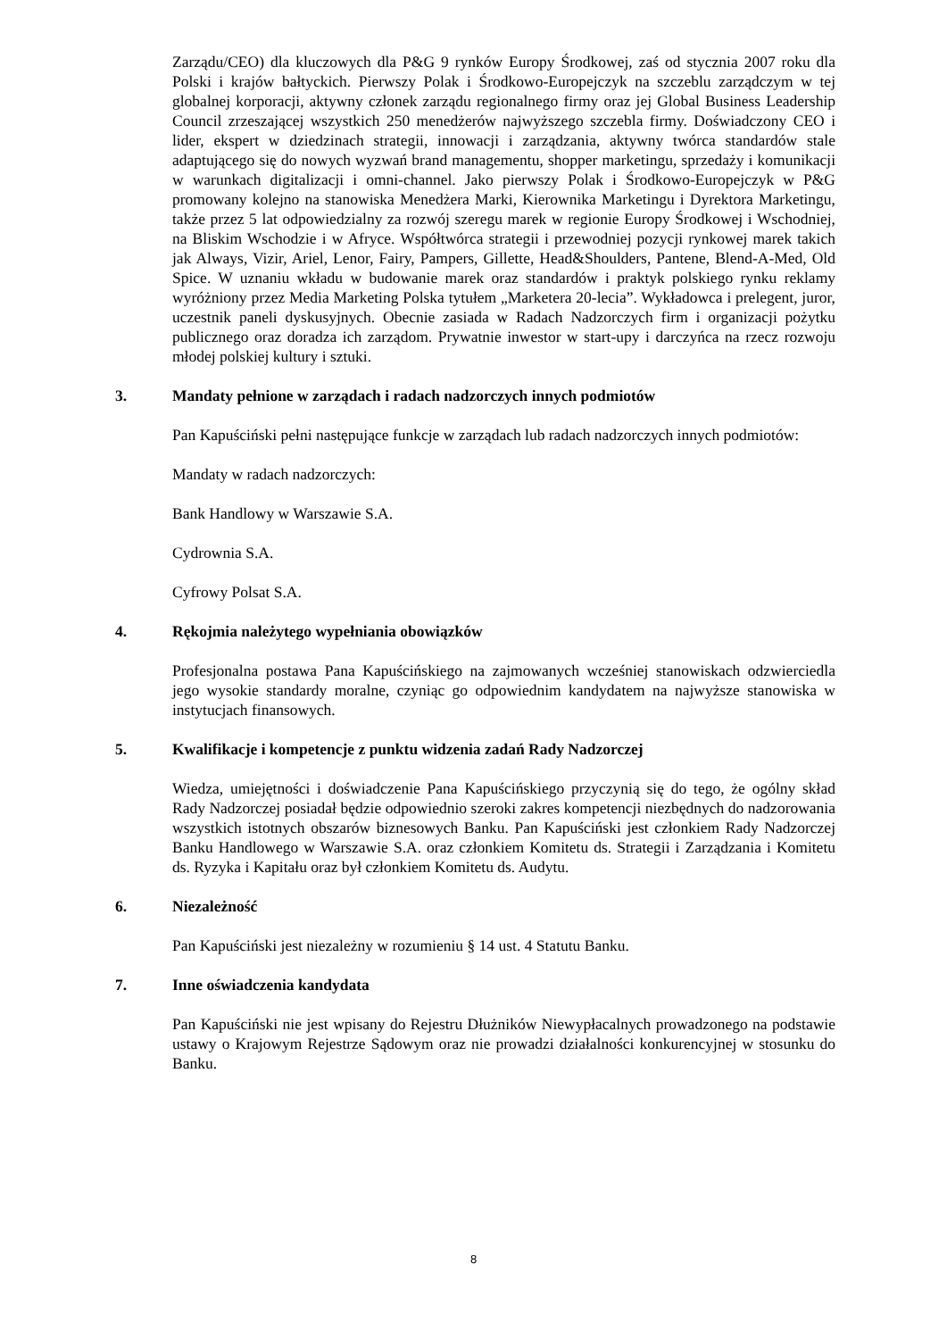Zarządu/CEO) dla kluczowych dla P&G 9 rynków Europy Środkowej, zaś od stycznia 2007 roku dla Polski i krajów bałtyckich. Pierwszy Polak i Środkowo-Europejczyk na szczeblu zarządczym w tej globalnej korporacji, aktywny członek zarządu regionalnego firmy oraz jej Global Business Leadership Council zrzeszającej wszystkich 250 menedżerów najwyższego szczebla firmy. Doświadczony CEO i lider, ekspert w dziedzinach strategii, innowacji i zarządzania, aktywny twórca standardów stale adaptującego się do nowych wyzwań brand managementu, shopper marketingu, sprzedaży i komunikacji w warunkach digitalizacji i omni-channel. Jako pierwszy Polak i Środkowo-Europejczyk w P&G promowany kolejno na stanowiska Menedżera Marki, Kierownika Marketingu i Dyrektora Marketingu, także przez 5 lat odpowiedzialny za rozwój szeregu marek w regionie Europy Środkowej i Wschodniej, na Bliskim Wschodzie i w Afryce. Współtwórca strategii i przewodniej pozycji rynkowej marek takich jak Always, Vizir, Ariel, Lenor, Fairy, Pampers, Gillette, Head&Shoulders, Pantene, Blend-A-Med, Old Spice. W uznaniu wkładu w budowanie marek oraz standardów i praktyk polskiego rynku reklamy wyróżniony przez Media Marketing Polska tytułem „Marketera 20-lecia”. Wykładowca i prelegent, juror, uczestnik paneli dyskusyjnych. Obecnie zasiada w Radach Nadzorczych firm i organizacji pożytku publicznego oraz doradza ich zarządom. Prywatnie inwestor w start-upy i darczyńca na rzecz rozwoju młodej polskiej kultury i sztuki.
3. Mandaty pełnione w zarządach i radach nadzorczych innych podmiotów
Pan Kapuściński pełni następujące funkcje w zarządach lub radach nadzorczych innych podmiotów:
Mandaty w radach nadzorczych:
Bank Handlowy w Warszawie S.A.
Cydrownia S.A.
Cyfrowy Polsat S.A.
4. Rękojmia należytego wypełniania obowiązków
Profesjonalna postawa Pana Kapuścińskiego na zajmowanych wcześniej stanowiskach odzwierciedla jego wysokie standardy moralne, czyniąc go odpowiednim kandydatem na najwyższe stanowiska w instytucjach finansowych.
5. Kwalifikacje i kompetencje z punktu widzenia zadań Rady Nadzorczej
Wiedza, umiejętności i doświadczenie Pana Kapuścińskiego przyczynią się do tego, że ogólny skład Rady Nadzorczej posiadał będzie odpowiednio szeroki zakres kompetencji niezbędnych do nadzorowania wszystkich istotnych obszarów biznesowych Banku. Pan Kapuściński jest członkiem Rady Nadzorczej Banku Handlowego w Warszawie S.A. oraz członkiem Komitetu ds. Strategii i Zarządzania i Komitetu ds. Ryzyka i Kapitału oraz był członkiem Komitetu ds. Audytu.
6. Niezależność
Pan Kapuściński jest niezależny w rozumieniu § 14 ust. 4 Statutu Banku.
7. Inne oświadczenia kandydata
Pan Kapuściński nie jest wpisany do Rejestru Dłużników Niewypłacalnych prowadzonego na podstawie ustawy o Krajowym Rejestrze Sądowym oraz nie prowadzi działalności konkurencyjnej w stosunku do Banku.
8